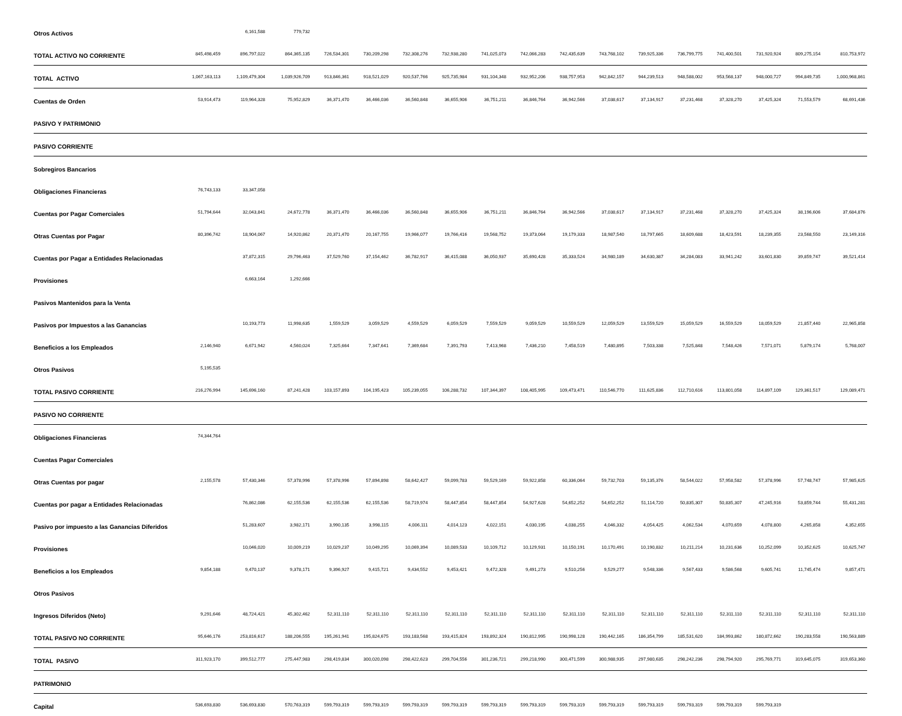| Otros Activos | | 6,161,588 | 779,732 | | | | | | | | | | | | | | |
| TOTAL ACTIVO NO CORRIENTE | 845,498,459 | 896,797,022 | 864,365,135 | 726,534,301 | 730,209,298 | 732,308,276 | 732,938,280 | 741,025,073 | 742,066,283 | 742,435,639 | 743,768,102 | 739,925,336 | 736,799,775 | 741,400,501 | 731,920,924 | 809,275,154 | 810,753,972 |
| TOTAL ACTIVO | 1,067,163,113 | 1,109,479,304 | 1,039,926,709 | 913,846,361 | 918,521,029 | 920,537,766 | 925,735,984 | 931,104,348 | 932,952,206 | 938,757,953 | 942,842,157 | 944,239,513 | 948,588,002 | 953,568,137 | 948,000,727 | 994,849,735 | 1,000,968,861 |
| Cuentas de Orden | 53,914,473 | 119,964,328 | 75,952,829 | 36,371,470 | 36,466,036 | 36,560,848 | 36,655,906 | 36,751,211 | 36,846,764 | 36,942,566 | 37,038,617 | 37,134,917 | 37,231,468 | 37,328,270 | 37,425,324 | 71,553,579 | 68,691,436 |
| PASIVO Y PATRIMONIO | | | | | | | | | | | | | | | | | |
| PASIVO CORRIENTE | | | | | | | | | | | | | | | | | |
| Sobregiros Bancarios | | | | | | | | | | | | | | | | | |
| Obligaciones Financieras | 76,743,133 | 33,347,058 | | | | | | | | | | | | | | | |
| Cuentas por Pagar Comerciales | 51,794,644 | 32,043,841 | 24,672,778 | 36,371,470 | 36,466,036 | 36,560,848 | 36,655,906 | 36,751,211 | 36,846,764 | 36,942,566 | 37,038,617 | 37,134,917 | 37,231,468 | 37,328,270 | 37,425,324 | 38,196,606 | 37,684,876 |
| Otras Cuentas por Pagar | 80,396,742 | 18,904,067 | 14,920,862 | 20,371,470 | 20,167,755 | 19,966,077 | 19,766,416 | 19,568,752 | 19,373,064 | 19,179,333 | 18,987,540 | 18,797,665 | 18,609,688 | 18,423,591 | 18,239,355 | 23,568,550 | 23,149,316 |
| Cuentas por Pagar a Entidades Relacionadas | | 37,872,315 | 29,796,463 | 37,529,760 | 37,154,462 | 36,782,917 | 36,415,088 | 36,050,937 | 35,690,428 | 35,333,524 | 34,980,189 | 34,630,387 | 34,284,083 | 33,941,242 | 33,601,830 | 39,859,747 | 39,521,414 |
| Provisiones | | 6,663,164 | 1,292,666 | | | | | | | | | | | | | | |
| Pasivos Mantenidos para la Venta | | | | | | | | | | | | | | | | | |
| Pasivos por Impuestos a las Ganancias | | 10,193,773 | 11,998,635 | 1,559,529 | 3,059,529 | 4,559,529 | 6,059,529 | 7,559,529 | 9,059,529 | 10,559,529 | 12,059,529 | 13,559,529 | 15,059,529 | 16,559,529 | 18,059,529 | 21,857,440 | 22,965,858 |
| Beneficios a los Empleados | 2,146,940 | 6,671,942 | 4,560,024 | 7,325,664 | 7,347,641 | 7,369,684 | 7,391,793 | 7,413,968 | 7,436,210 | 7,458,519 | 7,480,895 | 7,503,338 | 7,525,848 | 7,548,426 | 7,571,071 | 5,879,174 | 5,768,007 |
| Otros Pasivos | 5,195,535 | | | | | | | | | | | | | | | | |
| TOTAL PASIVO CORRIENTE | 216,276,994 | 145,696,160 | 87,241,428 | 103,157,893 | 104,195,423 | 105,239,055 | 106,288,732 | 107,344,397 | 108,405,995 | 109,473,471 | 110,546,770 | 111,625,836 | 112,710,616 | 113,801,058 | 114,897,109 | 129,361,517 | 129,089,471 |
| PASIVO NO CORRIENTE | | | | | | | | | | | | | | | | | |
| Obligaciones Financieras | 74,344,764 | | | | | | | | | | | | | | | | |
| Cuentas Pagar Comerciales | | | | | | | | | | | | | | | | | |
| Otras Cuentas por pagar | 2,155,578 | 57,430,346 | 57,378,996 | 57,378,996 | 57,894,898 | 58,642,427 | 59,099,783 | 59,529,169 | 59,922,858 | 60,336,064 | 59,732,703 | 59,135,376 | 58,544,022 | 57,958,582 | 57,378,996 | 57,748,747 | 57,985,625 |
| Cuentas por pagar a Entidades Relacionadas | | 76,862,086 | 62,155,536 | 62,155,536 | 62,155,536 | 58,719,974 | 58,447,854 | 58,447,854 | 54,927,628 | 54,652,252 | 54,652,252 | 51,114,720 | 50,835,307 | 50,835,307 | 47,245,916 | 53,859,744 | 55,431,281 |
| Pasivo por impuesto a las Ganancias Diferidos | | 51,283,607 | 3,982,171 | 3,990,135 | 3,998,115 | 4,006,111 | 4,014,123 | 4,022,151 | 4,030,195 | 4,038,255 | 4,046,332 | 4,054,425 | 4,062,534 | 4,070,659 | 4,078,800 | 4,265,858 | 4,352,655 |
| Provisiones | | 10,046,020 | 10,009,219 | 10,029,237 | 10,049,295 | 10,069,394 | 10,089,533 | 10,109,712 | 10,129,931 | 10,150,191 | 10,170,491 | 10,190,832 | 10,211,214 | 10,231,636 | 10,252,099 | 10,352,625 | 10,625,747 |
| Beneficios a los Empleados | 9,854,188 | 9,470,137 | 9,378,171 | 9,396,927 | 9,415,721 | 9,434,552 | 9,453,421 | 9,472,328 | 9,491,273 | 9,510,256 | 9,529,277 | 9,548,336 | 9,567,433 | 9,586,568 | 9,605,741 | 11,745,474 | 9,857,471 |
| Otros Pasivos | | | | | | | | | | | | | | | | | |
| Ingresos Diferidos (Neto) | 9,291,646 | 48,724,421 | 45,302,462 | 52,311,110 | 52,311,110 | 52,311,110 | 52,311,110 | 52,311,110 | 52,311,110 | 52,311,110 | 52,311,110 | 52,311,110 | 52,311,110 | 52,311,110 | 52,311,110 | 52,311,110 | 52,311,110 |
| TOTAL PASIVO NO CORRIENTE | 95,646,176 | 253,816,617 | 188,206,555 | 195,261,941 | 195,824,675 | 193,183,568 | 193,415,824 | 193,892,324 | 190,812,995 | 190,998,128 | 190,442,165 | 186,354,799 | 185,531,620 | 184,993,862 | 180,872,662 | 190,283,558 | 190,563,889 |
| TOTAL PASIVO | 311,923,170 | 399,512,777 | 275,447,983 | 298,419,834 | 300,020,098 | 298,422,623 | 299,704,556 | 301,236,721 | 299,218,990 | 300,471,599 | 300,988,935 | 297,980,635 | 298,242,236 | 298,794,920 | 295,769,771 | 319,645,075 | 319,653,360 |
| PATRIMONIO | | | | | | | | | | | | | | | | | |
| Capital | 536,693,830 | 536,693,830 | 570,763,319 | 599,793,319 | 599,793,319 | 599,793,319 | 599,793,319 | 599,793,319 | 599,793,319 | 599,793,319 | 599,793,319 | 599,793,319 | 599,793,319 | 599,793,319 | 599,793,319 | | |